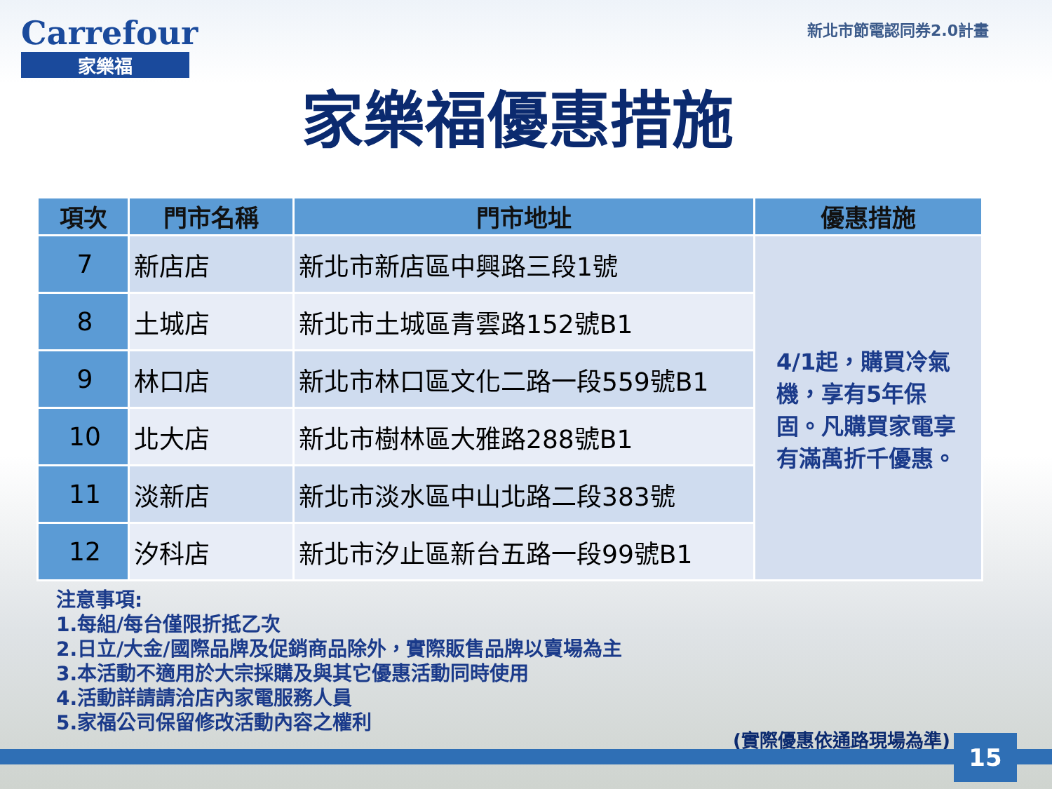Carrefour
家樂福
新北市節電認同券2.0計畫
家樂福優惠措施
| 項次 | 門市名稱 | 門市地址 | 優惠措施 |
| --- | --- | --- | --- |
| 7 | 新店店 | 新北市新店區中興路三段1號 | 4/1起，購買冷氣機，享有5年保固。凡購買家電享有滿萬折千優惠。 |
| 8 | 土城店 | 新北市土城區青雲路152號B1 | |
| 9 | 林口店 | 新北市林口區文化二路一段559號B1 | |
| 10 | 北大店 | 新北市樹林區大雅路288號B1 | |
| 11 | 淡新店 | 新北市淡水區中山北路二段383號 | |
| 12 | 汐科店 | 新北市汐止區新台五路一段99號B1 | |
注意事項:
1.每組/每台僅限折抵乙次
2.日立/大金/國際品牌及促銷商品除外，實際販售品牌以賣場為主
3.本活動不適用於大宗採購及與其它優惠活動同時使用
4.活動詳請請洽店內家電服務人員
5.家福公司保留修改活動內容之權利
(實際優惠依通路現場為準) 15